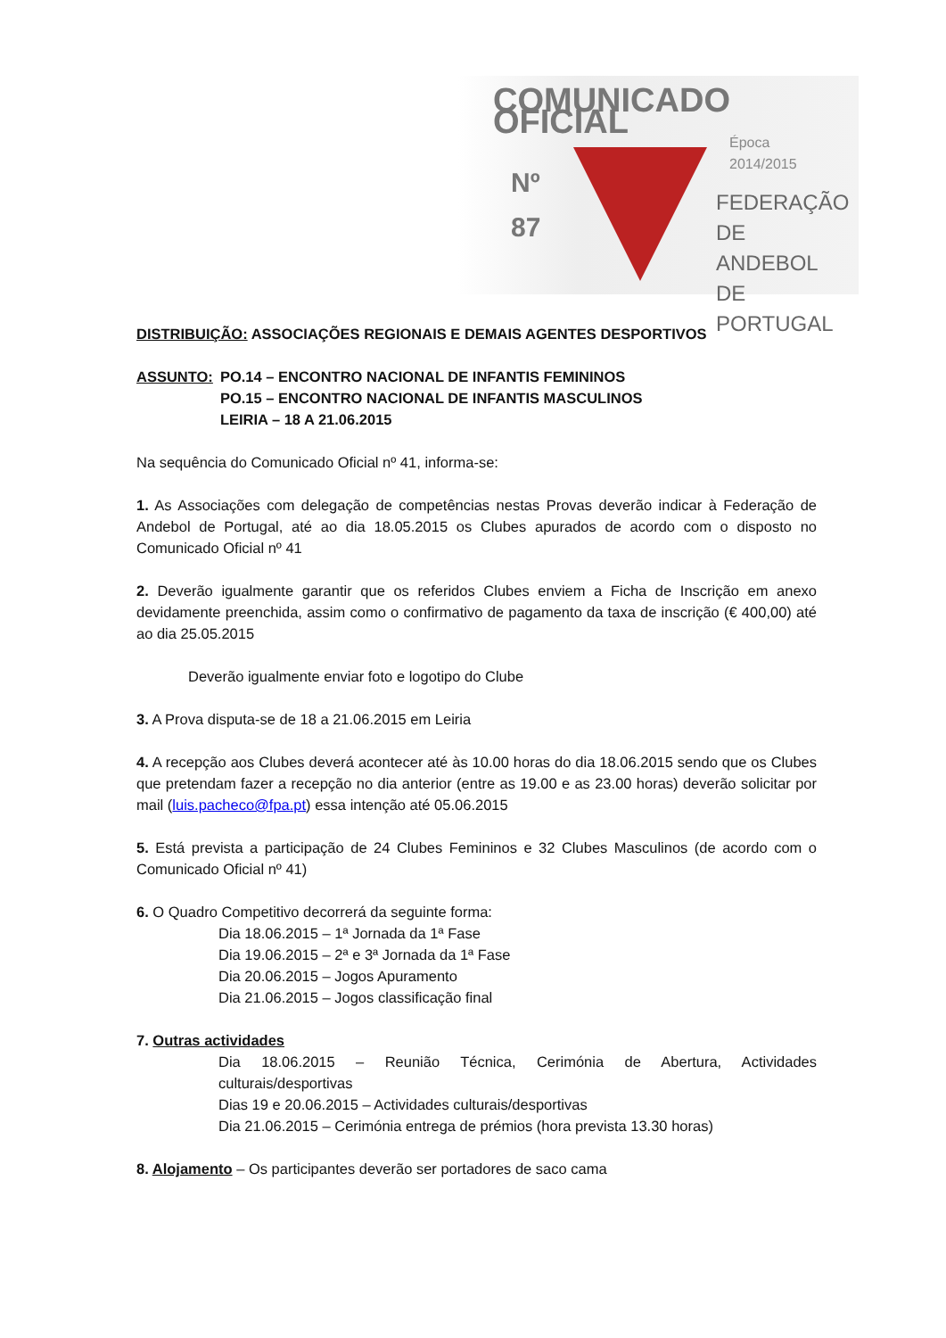COMUNICADO OFICIAL
Época 2014/2015
Nº
87
FEDERAÇÃO
DE ANDEBOL
DE PORTUGAL
DISTRIBUIÇÃO: ASSOCIAÇÕES REGIONAIS E DEMAIS AGENTES DESPORTIVOS
| ASSUNTO: | PO.14 – ENCONTRO NACIONAL DE INFANTIS FEMININOS PO.15 – ENCONTRO NACIONAL DE INFANTIS MASCULINOS LEIRIA – 18 A 21.06.2015 |
Na sequência do Comunicado Oficial nº 41, informa-se:
1. As Associações com delegação de competências nestas Provas deverão indicar à Federação de Andebol de Portugal, até ao dia 18.05.2015 os Clubes apurados de acordo com o disposto no Comunicado Oficial nº 41
2. Deverão igualmente garantir que os referidos Clubes enviem a Ficha de Inscrição em anexo devidamente preenchida, assim como o confirmativo de pagamento da taxa de inscrição (€ 400,00) até ao dia 25.05.2015
Deverão igualmente enviar foto e logotipo do Clube
3. A Prova disputa-se de 18 a 21.06.2015 em Leiria
4. A recepção aos Clubes deverá acontecer até às 10.00 horas do dia 18.06.2015 sendo que os Clubes que pretendam fazer a recepção no dia anterior (entre as 19.00 e as 23.00 horas) deverão solicitar por mail (luis.pacheco@fpa.pt) essa intenção até 05.06.2015
5. Está prevista a participação de 24 Clubes Femininos e 32 Clubes Masculinos (de acordo com o Comunicado Oficial nº 41)
6. O Quadro Competitivo decorrerá da seguinte forma:
Dia 18.06.2015 – 1ª Jornada da 1ª Fase
Dia 19.06.2015 – 2ª e 3ª Jornada da 1ª Fase
Dia 20.06.2015 – Jogos Apuramento
Dia 21.06.2015 – Jogos classificação final
7. Outras actividades
Dia 18.06.2015 – Reunião Técnica, Cerimónia de Abertura, Actividades culturais/desportivas
Dias 19 e 20.06.2015 – Actividades culturais/desportivas
Dia 21.06.2015 – Cerimónia entrega de prémios (hora prevista 13.30 horas)
8. Alojamento – Os participantes deverão ser portadores de saco cama